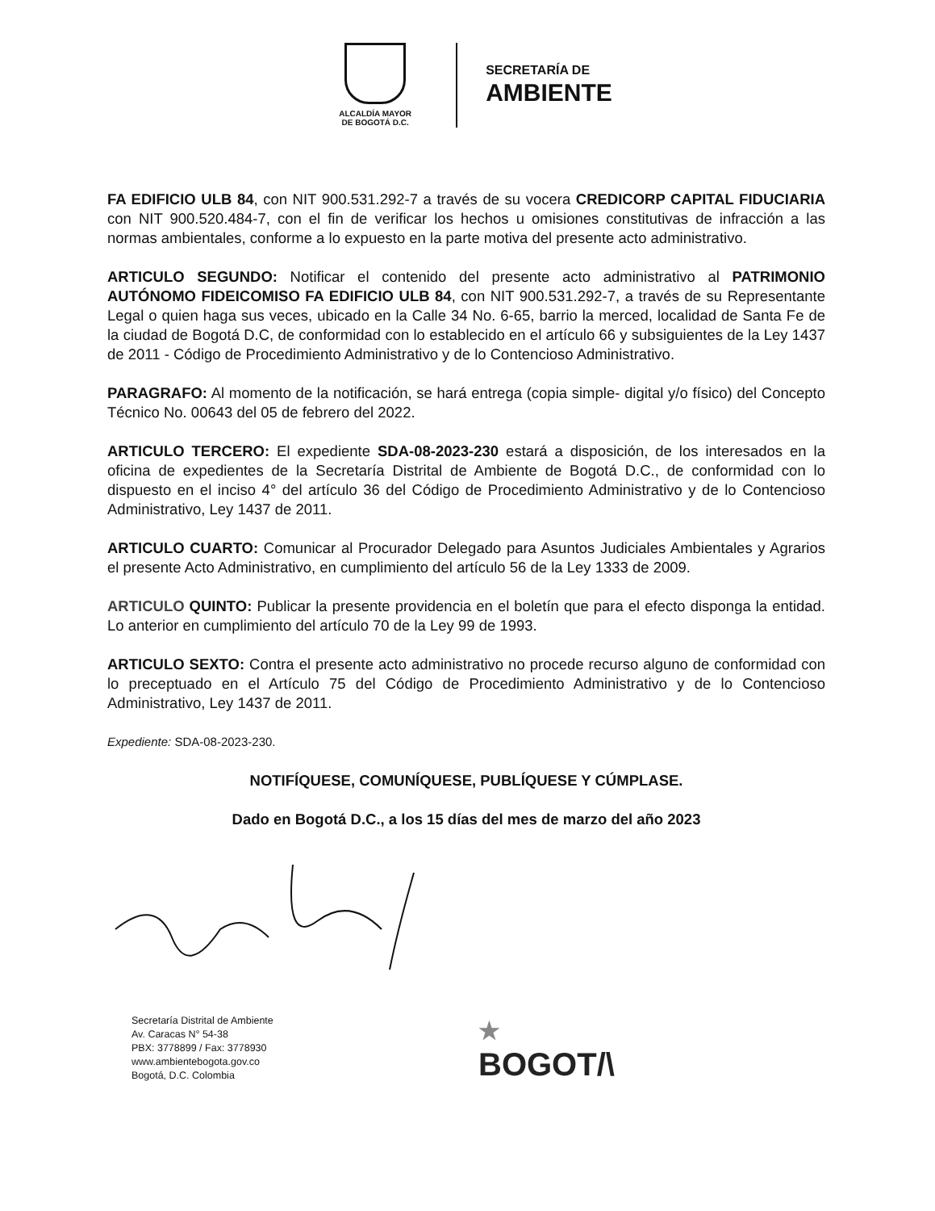ALCALDÍA MAYOR
DE BOGOTÁ D.C.
SECRETARÍA DE
AMBIENTE
FA EDIFICIO ULB 84, con NIT 900.531.292-7 a través de su vocera CREDICORP CAPITAL FIDUCIARIA con NIT 900.520.484-7, con el fin de verificar los hechos u omisiones constitutivas de infracción a las normas ambientales, conforme a lo expuesto en la parte motiva del presente acto administrativo.
ARTICULO SEGUNDO: Notificar el contenido del presente acto administrativo al PATRIMONIO AUTÓNOMO FIDEICOMISO FA EDIFICIO ULB 84, con NIT 900.531.292-7, a través de su Representante Legal o quien haga sus veces, ubicado en la Calle 34 No. 6-65, barrio la merced, localidad de Santa Fe de la ciudad de Bogotá D.C, de conformidad con lo establecido en el artículo 66 y subsiguientes de la Ley 1437 de 2011 - Código de Procedimiento Administrativo y de lo Contencioso Administrativo.
PARAGRAFO: Al momento de la notificación, se hará entrega (copia simple- digital y/o físico) del Concepto Técnico No. 00643 del 05 de febrero del 2022.
ARTICULO TERCERO: El expediente SDA-08-2023-230 estará a disposición, de los interesados en la oficina de expedientes de la Secretaría Distrital de Ambiente de Bogotá D.C., de conformidad con lo dispuesto en el inciso 4° del artículo 36 del Código de Procedimiento Administrativo y de lo Contencioso Administrativo, Ley 1437 de 2011.
ARTICULO CUARTO: Comunicar al Procurador Delegado para Asuntos Judiciales Ambientales y Agrarios el presente Acto Administrativo, en cumplimiento del artículo 56 de la Ley 1333 de 2009.
ARTICULO QUINTO: Publicar la presente providencia en el boletín que para el efecto disponga la entidad. Lo anterior en cumplimiento del artículo 70 de la Ley 99 de 1993.
ARTICULO SEXTO: Contra el presente acto administrativo no procede recurso alguno de conformidad con lo preceptuado en el Artículo 75 del Código de Procedimiento Administrativo y de lo Contencioso Administrativo, Ley 1437 de 2011.
Expediente: SDA-08-2023-230.
NOTIFÍQUESE, COMUNÍQUESE, PUBLÍQUESE Y CÚMPLASE.
Dado en Bogotá D.C., a los 15 días del mes de marzo del año 2023
Secretaría Distrital de Ambiente
Av. Caracas N° 54-38
PBX: 3778899 / Fax: 3778930
www.ambientebogota.gov.co
Bogotá, D.C. Colombia
★
BOGOT/\